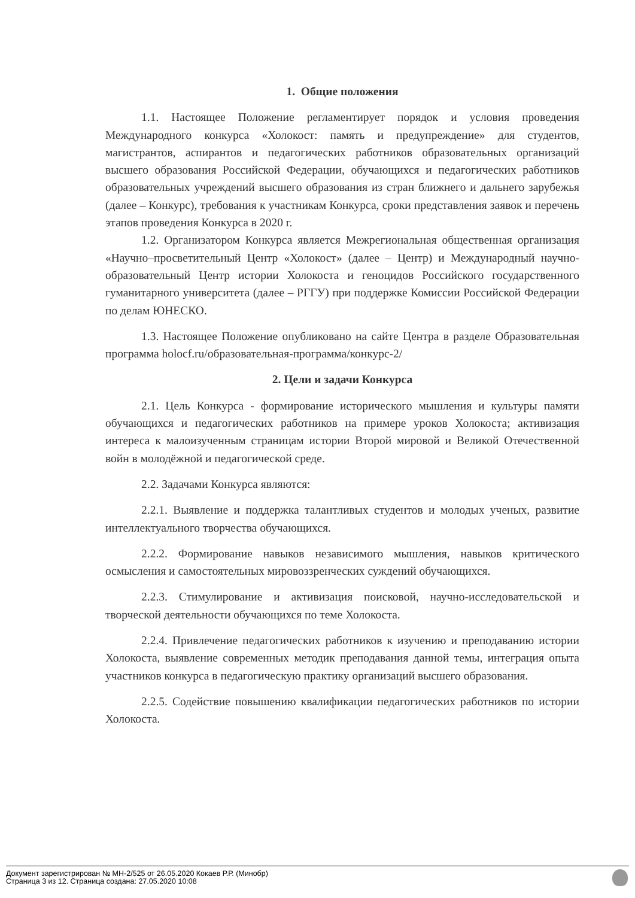1. Общие положения
1.1. Настоящее Положение регламентирует порядок и условия проведения Международного конкурса «Холокост: память и предупреждение» для студентов, магистрантов, аспирантов и педагогических работников образовательных организаций высшего образования Российской Федерации, обучающихся и педагогических работников образовательных учреждений высшего образования из стран ближнего и дальнего зарубежья (далее – Конкурс), требования к участникам Конкурса, сроки представления заявок и перечень этапов проведения Конкурса в 2020 г.
1.2. Организатором Конкурса является Межрегиональная общественная организация «Научно–просветительный Центр «Холокост» (далее – Центр) и Международный научно-образовательный Центр истории Холокоста и геноцидов Российского государственного гуманитарного университета (далее – РГГУ) при поддержке Комиссии Российской Федерации по делам ЮНЕСКО.
1.3. Настоящее Положение опубликовано на сайте Центра в разделе Образовательная программа holocf.ru/образовательная-программа/конкурс-2/
2. Цели и задачи Конкурса
2.1. Цель Конкурса - формирование исторического мышления и культуры памяти обучающихся и педагогических работников на примере уроков Холокоста; активизация интереса к малоизученным страницам истории Второй мировой и Великой Отечественной войн в молодёжной и педагогической среде.
2.2. Задачами Конкурса являются:
2.2.1. Выявление и поддержка талантливых студентов и молодых ученых, развитие интеллектуального творчества обучающихся.
2.2.2. Формирование навыков независимого мышления, навыков критического осмысления и самостоятельных мировоззренческих суждений обучающихся.
2.2.3. Стимулирование и активизация поисковой, научно-исследовательской и творческой деятельности обучающихся по теме Холокоста.
2.2.4. Привлечение педагогических работников к изучению и преподаванию истории Холокоста, выявление современных методик преподавания данной темы, интеграция опыта участников конкурса в педагогическую практику организаций высшего образования.
2.2.5. Содействие повышению квалификации педагогических работников по истории Холокоста.
Документ зарегистрирован № МН-2/525 от 26.05.2020 Кокаев Р.Р. (Минобр)
Страница 3 из 12. Страница создана: 27.05.2020 10:08